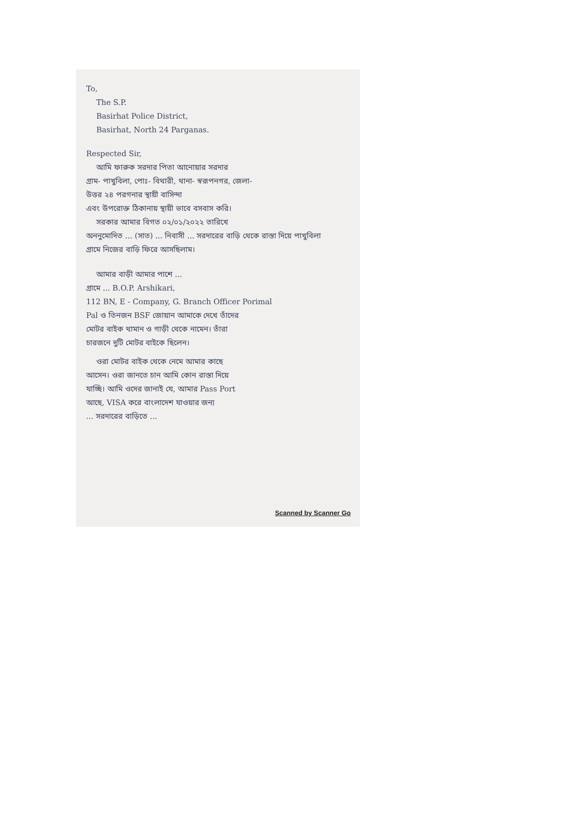To,
The S.P.
Basirhat Police District,
Basirhat, North 24 Parganas.
Respected Sir,
আমি ফারুক সরদার পিতা আনোয়ার সরদার
গ্রাম- পাখুবিলা, পোঃ- বিথারী, থানা- স্বরূপনগর, জেলা-
উত্তর ২৪ পরগনার স্থায়ী বাসিন্দা
এবং উপরোক্ত ঠিকানায় স্থায়ী ভাবে বসবাস করি।
সরকার আমার বিগত ০২/০১/২০২২ তারিখে
অননুমোদিত ... (সাত) ... নিবাসী ... সরদারের বাড়ি থেকে রাস্তা দিয়ে পাখুবিলা
গ্রামে নিজের বাড়ি ফিরে আসছিলাম।
আমার বাড়ী আমার পাশে ...
গ্রামে ... B.O.P. Arshikari,
112 BN, E - Company, G. Branch Officer Porimal
Pal ও তিনজন BSF জোয়ান আমাকে দেখে তাঁদের
মোটর বাইক থামান ও গাড়ী থেকে নামেন। তাঁরা
চারজনে দুটি মোটর বাইকে ছিলেন।
ওরা মোটর বাইক থেকে নেমে আমার কাছে
আসেন। ওরা জানতে চান আমি কোন রাস্তা দিয়ে
যাচ্ছি। আমি ওদের জানাই যে, আমার Pass Port
আছে, VISA করে বাংলাদেশ যাওয়ার জন্য
... সরদারের বাড়িতে ...
Scanned by Scanner Go